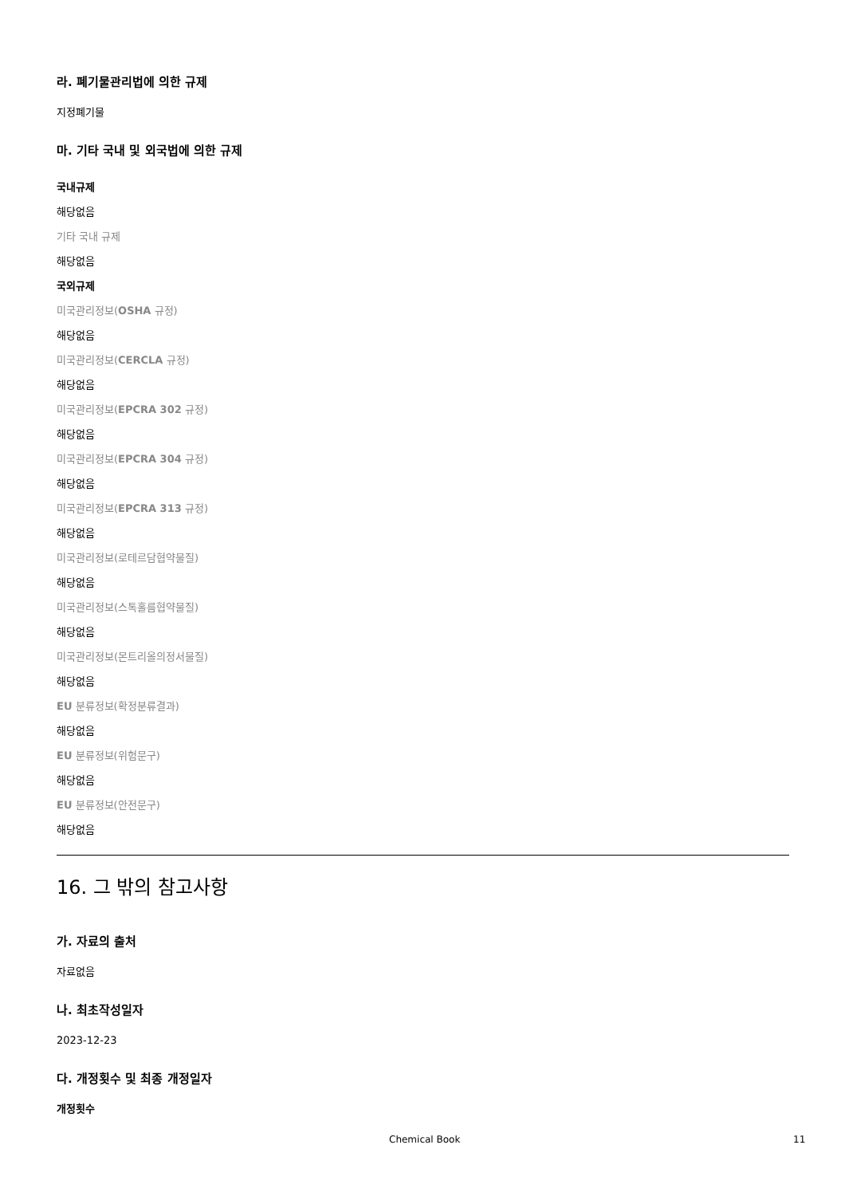라. 폐기물관리법에 의한 규제
지정폐기물
마. 기타 국내 및 외국법에 의한 규제
국내규제
해당없음
기타 국내 규제
해당없음
국외규제
미국관리정보(OSHA 규정)
해당없음
미국관리정보(CERCLA 규정)
해당없음
미국관리정보(EPCRA 302 규정)
해당없음
미국관리정보(EPCRA 304 규정)
해당없음
미국관리정보(EPCRA 313 규정)
해당없음
미국관리정보(로테르담협약물질)
해당없음
미국관리정보(스톡홀름협약물질)
해당없음
미국관리정보(몬트리올의정서물질)
해당없음
EU 분류정보(확정분류결과)
해당없음
EU 분류정보(위험문구)
해당없음
EU 분류정보(안전문구)
해당없음
16. 그 밖의 참고사항
가. 자료의 출처
자료없음
나. 최초작성일자
2023-12-23
다. 개정횟수 및 최종 개정일자
개정횟수
Chemical Book 11